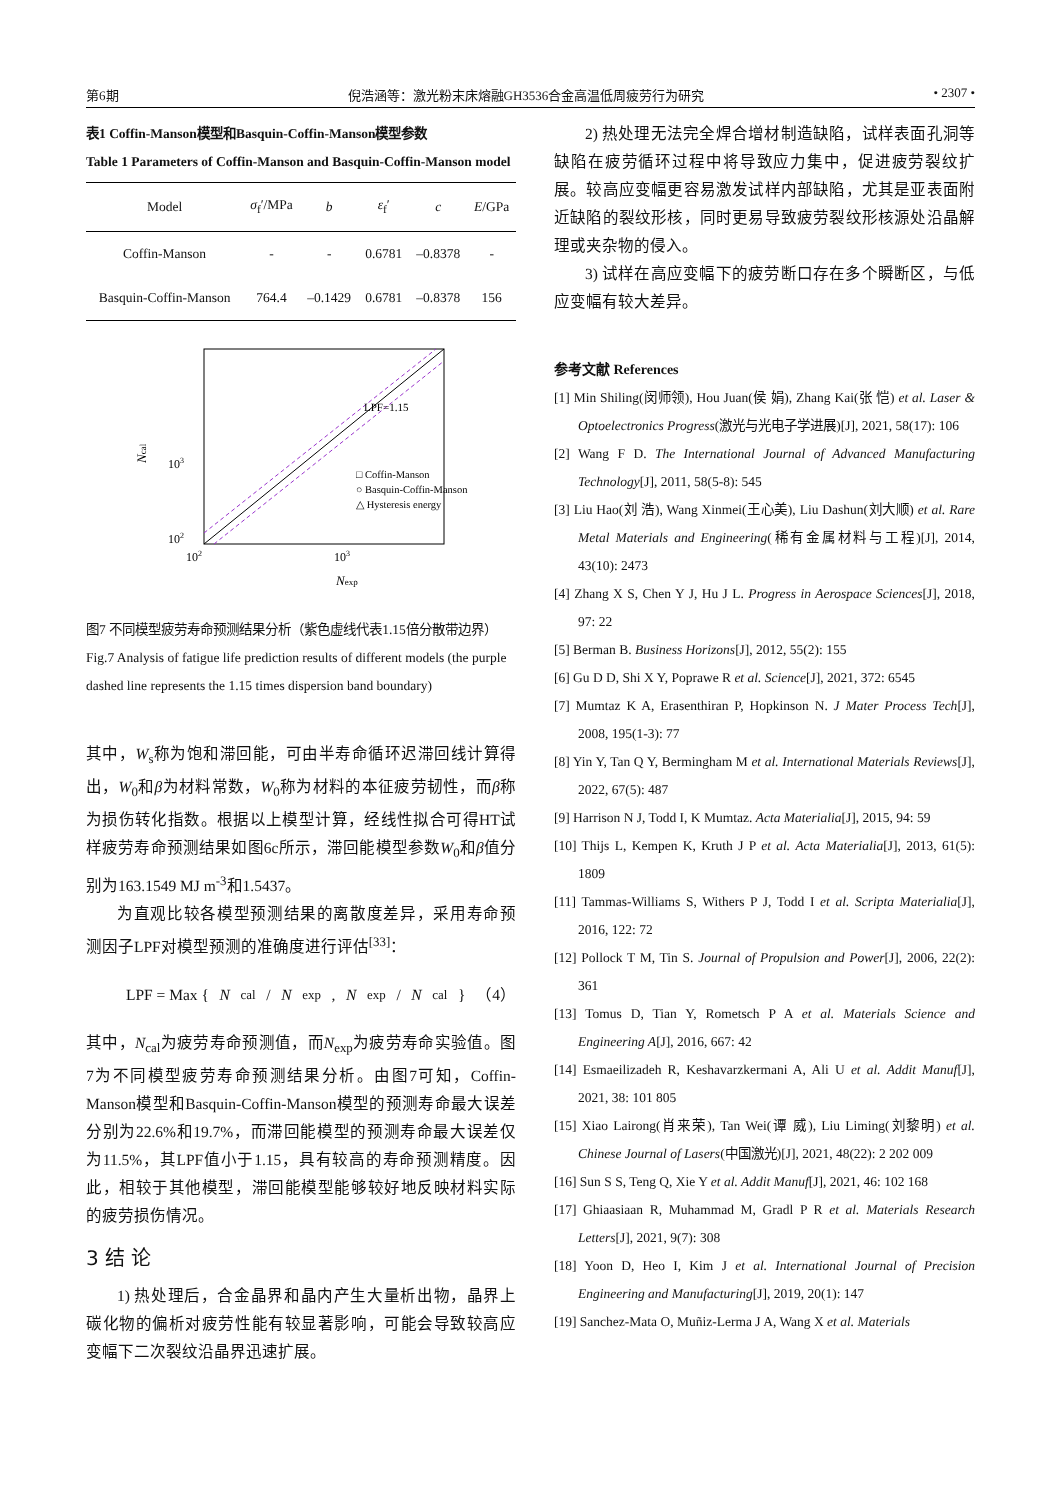第6期 倪浩涵等：激光粉末床熔融GH3536合金高温低周疲劳行为研究 • 2307 •
表1 Coffin-Manson模型和Basquin-Coffin-Manson模型参数
Table 1 Parameters of Coffin-Manson and Basquin-Coffin-Manson model
| Model | σ<sub>f</sub>′/MPa | b | ε<sub>f</sub>′ | c | E /GPa |
| --- | --- | --- | --- | --- | --- |
| Coffin-Manson | - | - | 0.6781 | –0.8378 | - |
| Basquin-Coffin-Manson | 764.4 | –0.1429 | 0.6781 | –0.8378 | 156 |
LPF=1.15
103
102
102
103
Nexp
Ncal
□ Coffin-Manson
○ Basquin-Coffin-Manson
△ Hysteresis energy
图7 不同模型疲劳寿命预测结果分析（紫色虚线代表1.15倍分散带边界）
Fig.7 Analysis of fatigue life prediction results of different models (the purple dashed line represents the 1.15 times dispersion band boundary)
其中，W<sub>s</sub>称为饱和滞回能，可由半寿命循环迟滞回线计算得出，W<sub>0</sub>和β为材料常数，W<sub>0</sub>称为材料的本征疲劳韧性，而β称为损伤转化指数。根据以上模型计算，经线性拟合可得HT试样疲劳寿命预测结果如图6c所示，滞回能模型参数W<sub>0</sub>和β值分别为163.1549 MJ m<sup>-3</sup>和1.5437。
为直观比较各模型预测结果的离散度差异，采用寿命预测因子LPF对模型预测的准确度进行评估<sup>[33]</sup>：
LPF = Max { N<sub>cal</sub>/ N<sub>exp</sub>, N<sub>exp</sub>/ N<sub>cal</sub> } （4）
其中，N<sub>cal</sub>为疲劳寿命预测值，而N<sub>exp</sub>为疲劳寿命实验值。图7为不同模型疲劳寿命预测结果分析。由图7可知，Coffin-Manson模型和Basquin-Coffin-Manson模型的预测寿命最大误差分别为22.6%和19.7%，而滞回能模型的预测寿命最大误差仅为11.5%，其LPF值小于1.15，具有较高的寿命预测精度。因此，相较于其他模型，滞回能模型能够较好地反映材料实际的疲劳损伤情况。
3 结 论
1) 热处理后，合金晶界和晶内产生大量析出物，晶界上碳化物的偏析对疲劳性能有较显著影响，可能会导致较高应变幅下二次裂纹沿晶界迅速扩展。
2) 热处理无法完全焊合增材制造缺陷，试样表面孔洞等缺陷在疲劳循环过程中将导致应力集中，促进疲劳裂纹扩展。较高应变幅更容易激发试样内部缺陷，尤其是亚表面附近缺陷的裂纹形核，同时更易导致疲劳裂纹形核源处沿晶解理或夹杂物的侵入。
3) 试样在高应变幅下的疲劳断口存在多个瞬断区，与低应变幅有较大差异。
参考文献 References
[1] Min Shiling(闵师领), Hou Juan(侯 娟), Zhang Kai(张 恺) et al. Laser & Optoelectronics Progress(激光与光电子学进展)[J], 2021, 58(17): 106
[2] Wang F D. The International Journal of Advanced Manufacturing Technology[J], 2011, 58(5-8): 545
[3] Liu Hao(刘 浩), Wang Xinmei(王心美), Liu Dashun(刘大顺) et al. Rare Metal Materials and Engineering(稀有金属材料与工程)[J], 2014, 43(10): 2473
[4] Zhang X S, Chen Y J, Hu J L. Progress in Aerospace Sciences[J], 2018, 97: 22
[5] Berman B. Business Horizons[J], 2012, 55(2): 155
[6] Gu D D, Shi X Y, Poprawe R et al. Science[J], 2021, 372: 6545
[7] Mumtaz K A, Erasenthiran P, Hopkinson N. J Mater Process Tech[J], 2008, 195(1-3): 77
[8] Yin Y, Tan Q Y, Bermingham M et al. International Materials Reviews[J], 2022, 67(5): 487
[9] Harrison N J, Todd I, K Mumtaz. Acta Materialia[J], 2015, 94: 59
[10] Thijs L, Kempen K, Kruth J P et al. Acta Materialia[J], 2013, 61(5): 1809
[11] Tammas-Williams S, Withers P J, Todd I et al. Scripta Materialia[J], 2016, 122: 72
[12] Pollock T M, Tin S. Journal of Propulsion and Power[J], 2006, 22(2): 361
[13] Tomus D, Tian Y, Rometsch P A et al. Materials Science and Engineering A[J], 2016, 667: 42
[14] Esmaeilizadeh R, Keshavarzkermani A, Ali U et al. Addit Manuf[J], 2021, 38: 101 805
[15] Xiao Lairong(肖来荣), Tan Wei(谭 威), Liu Liming(刘黎明) et al. Chinese Journal of Lasers(中国激光)[J], 2021, 48(22): 2 202 009
[16] Sun S S, Teng Q, Xie Y et al. Addit Manuf[J], 2021, 46: 102 168
[17] Ghiaasiaan R, Muhammad M, Gradl P R et al. Materials Research Letters[J], 2021, 9(7): 308
[18] Yoon D, Heo I, Kim J et al. International Journal of Precision Engineering and Manufacturing[J], 2019, 20(1): 147
[19] Sanchez-Mata O, Muñiz-Lerma J A, Wang X et al. Materials